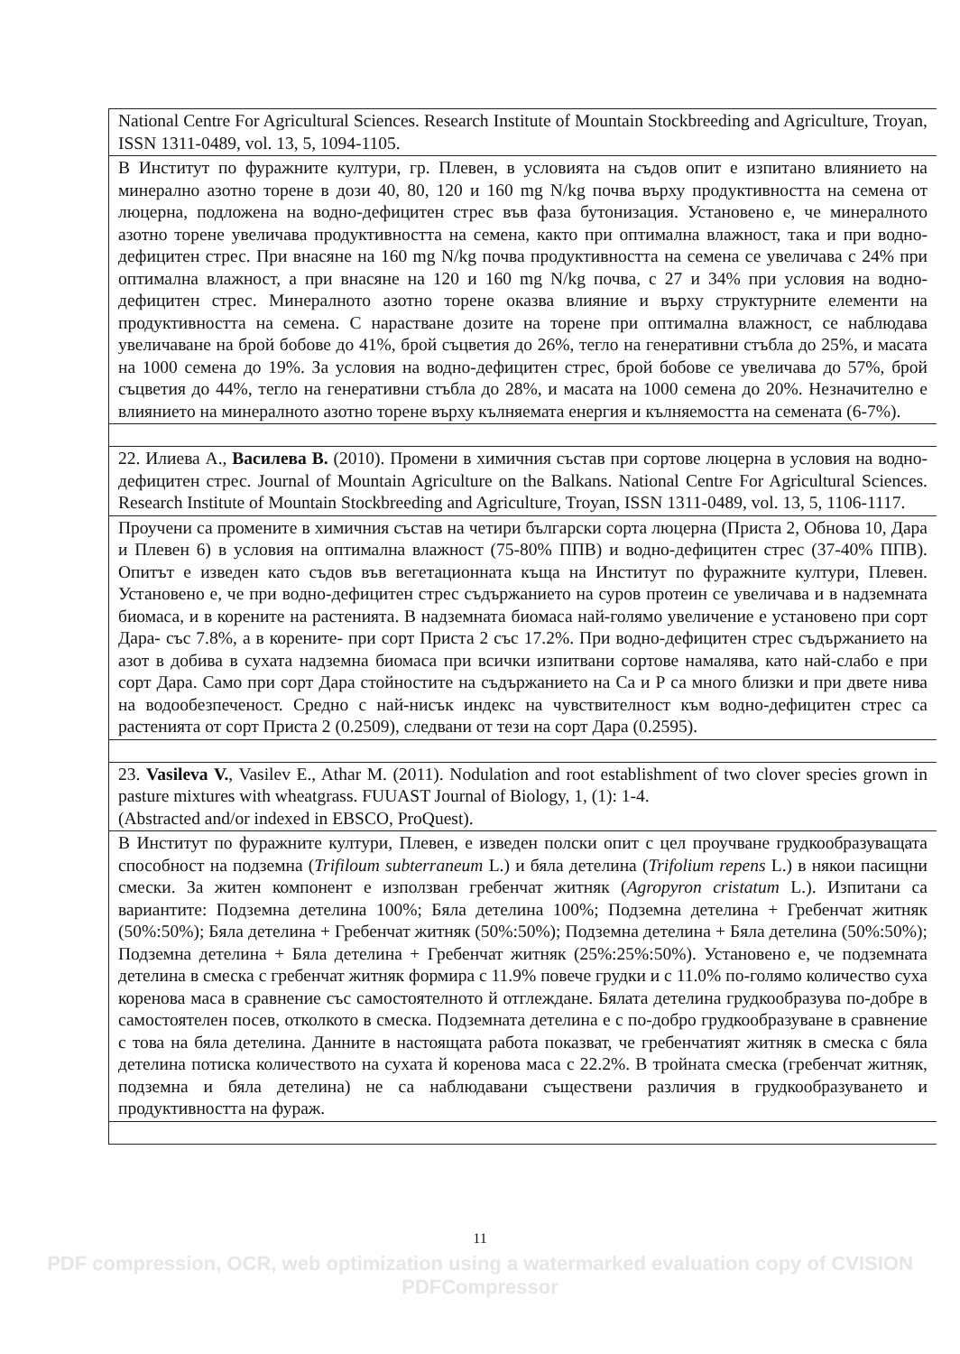| National Centre For Agricultural Sciences. Research Institute of Mountain Stockbreeding and Agriculture, Troyan, ISSN 1311-0489, vol. 13, 5, 1094-1105. |
| В Институт по фуражните култури, гр. Плевен, в условията на съдов опит е изпитано влиянието на минерално азотно торене в дози 40, 80, 120 и 160 mg N/kg почва върху продуктивността на семена от люцерна, подложена на водно-дефицитен стрес във фаза бутонизация. Установено е, че минералното азотно торене увеличава продуктивността на семена, както при оптимална влажност, така и при водно-дефицитен стрес. При внасяне на 160 mg N/kg почва продуктивността на семена се увеличава с 24% при оптимална влажност, а при внасяне на 120 и 160 mg N/kg почва, с 27 и 34% при условия на водно-дефицитен стрес. Минералното азотно торене оказва влияние и върху структурните елементи на продуктивността на семена. С нарастване дозите на торене при оптимална влажност, се наблюдава увеличаване на брой бобове до 41%, брой съцветия до 26%, тегло на генеративни стъбла до 25%, и масата на 1000 семена до 19%. За условия на водно-дефицитен стрес, брой бобове се увеличава до 57%, брой съцветия до 44%, тегло на генеративни стъбла до 28%, и масата на 1000 семена до 20%. Незначително е влиянието на минералното азотно торене върху кълняемата енергия и кълняемостта на семената (6-7%). |
| 22. Илиева А., Василева В. (2010). Промени в химичния състав при сортове люцерна в условия на водно-дефицитен стрес. Journal of Mountain Agriculture on the Balkans. National Centre For Agricultural Sciences. Research Institute of Mountain Stockbreeding and Agriculture, Troyan, ISSN 1311-0489, vol. 13, 5, 1106-1117. |
| Проучени са промените в химичния състав на четири български сорта люцерна (Приста 2, Обнова 10, Дара и Плевен 6) в условия на оптимална влажност (75-80% ППВ) и водно-дефицитен стрес (37-40% ППВ). Опитът е изведен като съдов във вегетационната къща на Институт по фуражните култури, Плевен. Установено е, че при водно-дефицитен стрес съдържанието на суров протеин се увеличава и в надземната биомаса, и в корените на растенията. В надземната биомаса най-голямо увеличение е установено при сорт Дара- със 7.8%, а в корените- при сорт Приста 2 със 17.2%. При водно-дефицитен стрес съдържанието на азот в добива в сухата надземна биомаса при всички изпитвани сортове намалява, като най-слабо е при сорт Дара. Само при сорт Дара стойностите на съдържанието на Са и Р са много близки и при двете нива на водообезпеченост. Средно с най-нисък индекс на чувствителност към водно-дефицитен стрес са растенията от сорт Приста 2 (0.2509), следвани от тези на сорт Дара (0.2595). |
| 23. Vasileva V. , Vasilev E., Athar M. (2011). Nodulation and root establishment of two clover species grown in pasture mixtures with wheatgrass. FUUAST Journal of Biology, 1, (1): 1-4. (Abstracted and/or indexed in EBSCO, ProQuest). |
| В Институт по фуражните култури, Плевен, е изведен полски опит с цел проучване грудкообразуващата способност на подземна ( Trifiloum subterraneum L.) и бяла детелина ( Trifolium repens L.) в някои пасищни смески. За житен компонент е използван гребенчат житняк ( Agropyron cristatum L.). Изпитани са вариантите: Подземна детелина 100%; Бяла детелина 100%; Подземна детелина + Гребенчат житняк (50%:50%); Бяла детелина + Гребенчат житняк (50%:50%); Подземна детелина + Бяла детелина (50%:50%); Подземна детелина + Бяла детелина + Гребенчат житняк (25%:25%:50%). Установено е, че подземната детелина в смеска с гребенчат житняк формира с 11.9% повече грудки и с 11.0% по-голямо количество суха коренова маса в сравнение със самостоятелното й отглеждане. Бялата детелина грудкообразува по-добре в самостоятелен посев, отколкото в смеска. Подземната детелина е с по-добро грудкообразуване в сравнение с това на бяла детелина. Данните в настоящата работа показват, че гребенчатият житняк в смеска с бяла детелина потиска количеството на сухата й коренова маса с 22.2%. В тройната смеска (гребенчат житняк, подземна и бяла детелина) не са наблюдавани съществени различия в грудкообразуването и продуктивността на фураж. |
11
PDF compression, OCR, web optimization using a watermarked evaluation copy of CVISION PDFCompressor